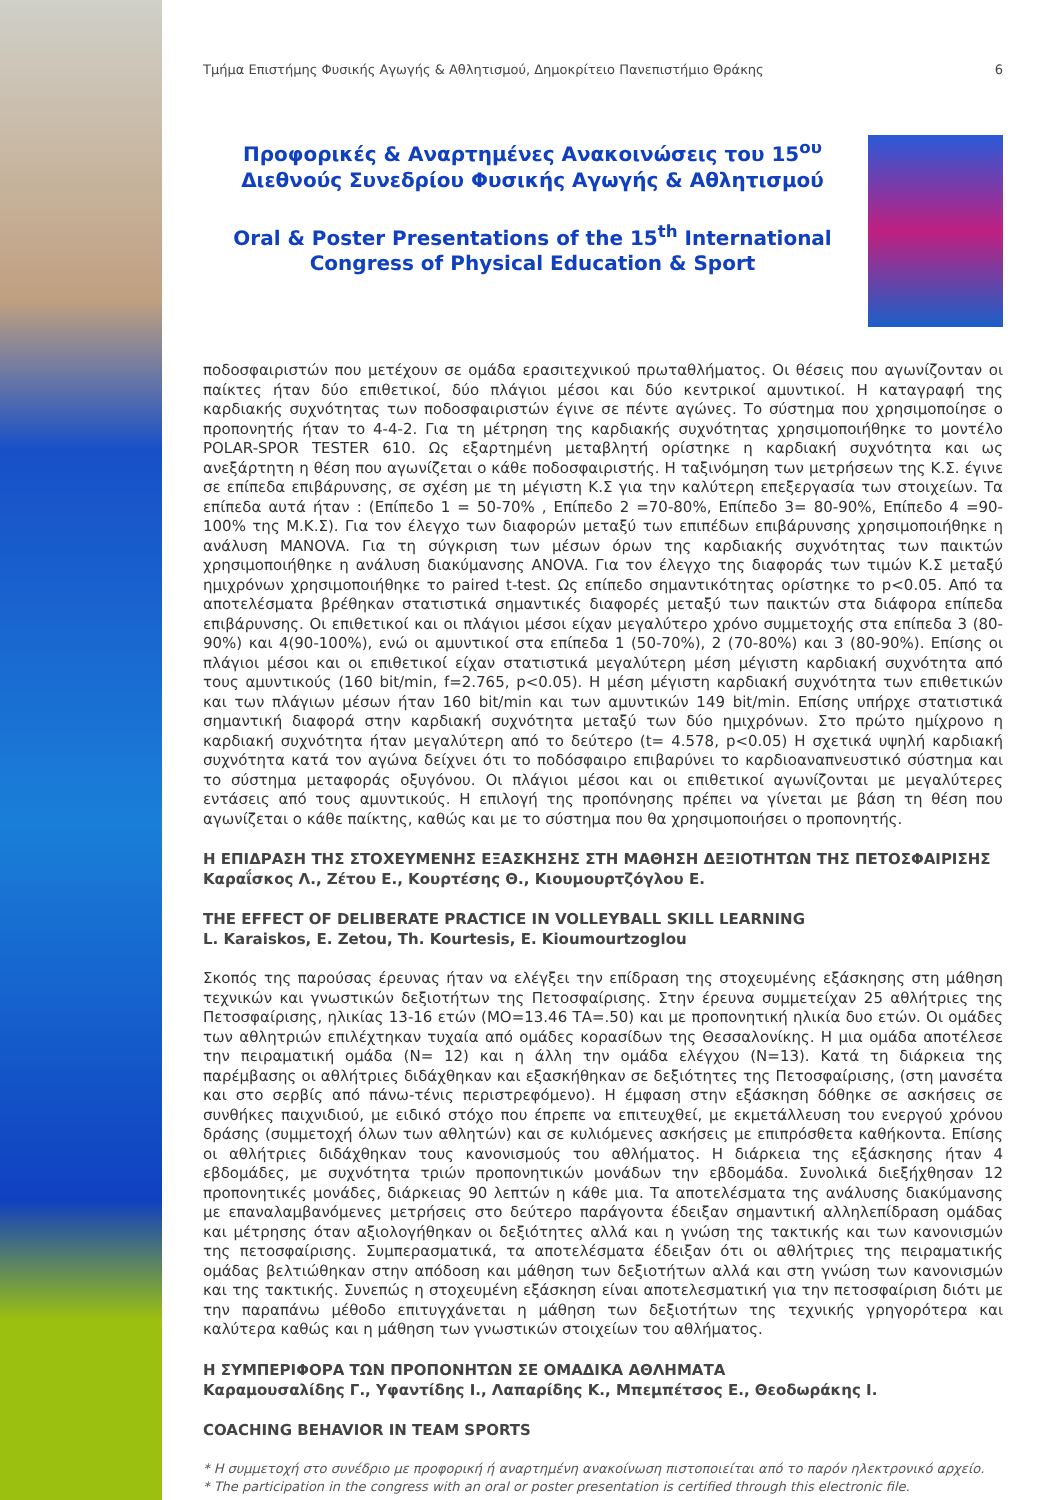Τμήμα Επιστήμης Φυσικής Αγωγής & Αθλητισμού, Δημοκρίτειο Πανεπιστήμιο Θράκης 6
Προφορικές & Αναρτημένες Ανακοινώσεις του 15<sup>ου</sup> Διεθνούς Συνεδρίου Φυσικής Αγωγής & Αθλητισμού
Oral & Poster Presentations of the 15<sup>th</sup> International Congress of Physical Education & Sport
ποδοσφαιριστών που μετέχουν σε ομάδα ερασιτεχνικού πρωταθλήματος. Οι θέσεις που αγωνίζονταν οι παίκτες ήταν δύο επιθετικοί, δύο πλάγιοι μέσοι και δύο κεντρικοί αμυντικοί. Η καταγραφή της καρδιακής συχνότητας των ποδοσφαιριστών έγινε σε πέντε αγώνες. Το σύστημα που χρησιμοποίησε ο προπονητής ήταν το 4-4-2. Για τη μέτρηση της καρδιακής συχνότητας χρησιμοποιήθηκε το μοντέλο POLAR-SPOR TESTER 610. Ως εξαρτημένη μεταβλητή ορίστηκε η καρδιακή συχνότητα και ως ανεξάρτητη η θέση που αγωνίζεται ο κάθε ποδοσφαιριστής. Η ταξινόμηση των μετρήσεων της Κ.Σ. έγινε σε επίπεδα επιβάρυνσης, σε σχέση με τη μέγιστη Κ.Σ για την καλύτερη επεξεργασία των στοιχείων. Τα επίπεδα αυτά ήταν : (Επίπεδο 1 = 50-70% , Επίπεδο 2 =70-80%, Επίπεδο 3= 80-90%, Επίπεδο 4 =90-100% της Μ.Κ.Σ). Για τον έλεγχο των διαφορών μεταξύ των επιπέδων επιβάρυνσης χρησιμοποιήθηκε η ανάλυση MANOVA. Για τη σύγκριση των μέσων όρων της καρδιακής συχνότητας των παικτών χρησιμοποιήθηκε η ανάλυση διακύμανσης ANOVA. Για τον έλεγχο της διαφοράς των τιμών Κ.Σ μεταξύ ημιχρόνων χρησιμοποιήθηκε το paired t-test. Ως επίπεδο σημαντικότητας ορίστηκε το p<0.05. Από τα αποτελέσματα βρέθηκαν στατιστικά σημαντικές διαφορές μεταξύ των παικτών στα διάφορα επίπεδα επιβάρυνσης. Οι επιθετικοί και οι πλάγιοι μέσοι είχαν μεγαλύτερο χρόνο συμμετοχής στα επίπεδα 3 (80-90%) και 4(90-100%), ενώ οι αμυντικοί στα επίπεδα 1 (50-70%), 2 (70-80%) και 3 (80-90%). Επίσης οι πλάγιοι μέσοι και οι επιθετικοί είχαν στατιστικά μεγαλύτερη μέση μέγιστη καρδιακή συχνότητα από τους αμυντικούς (160 bit/min, f=2.765, p<0.05). Η μέση μέγιστη καρδιακή συχνότητα των επιθετικών και των πλάγιων μέσων ήταν 160 bit/min και των αμυντικών 149 bit/min. Επίσης υπήρχε στατιστικά σημαντική διαφορά στην καρδιακή συχνότητα μεταξύ των δύο ημιχρόνων. Στο πρώτο ημίχρονο η καρδιακή συχνότητα ήταν μεγαλύτερη από το δεύτερο (t= 4.578, p<0.05) Η σχετικά υψηλή καρδιακή συχνότητα κατά τον αγώνα δείχνει ότι το ποδόσφαιρο επιβαρύνει το καρδιοαναπνευστικό σύστημα και το σύστημα μεταφοράς οξυγόνου. Οι πλάγιοι μέσοι και οι επιθετικοί αγωνίζονται με μεγαλύτερες εντάσεις από τους αμυντικούς. Η επιλογή της προπόνησης πρέπει να γίνεται με βάση τη θέση που αγωνίζεται ο κάθε παίκτης, καθώς και με το σύστημα που θα χρησιμοποιήσει ο προπονητής.
Η ΕΠΙΔΡΑΣΗ ΤΗΣ ΣΤΟΧΕΥΜΕΝΗΣ ΕΞΑΣΚΗΣΗΣ ΣΤΗ ΜΑΘΗΣΗ ΔΕΞΙΟΤΗΤΩΝ ΤΗΣ ΠΕΤΟΣΦΑΙΡΙΣΗΣ
Καραΐσκος Λ., Ζέτου Ε., Κουρτέσης Θ., Κιουμουρτζόγλου Ε.
THE EFFECT OF DELIBERATE PRACTICE IN VOLLEYBALL SKILL LEARNING
L. Karaiskos, E. Zetou, Th. Kourtesis, E. Kioumourtzoglou
Σκοπός της παρούσας έρευνας ήταν να ελέγξει την επίδραση της στοχευμένης εξάσκησης στη μάθηση τεχνικών και γνωστικών δεξιοτήτων της Πετοσφαίρισης. Στην έρευνα συμμετείχαν 25 αθλήτριες της Πετοσφαίρισης, ηλικίας 13-16 ετών (ΜΟ=13.46 ΤΑ=.50) και με προπονητική ηλικία δυο ετών. Οι ομάδες των αθλητριών επιλέχτηκαν τυχαία από ομάδες κορασίδων της Θεσσαλονίκης. Η μια ομάδα αποτέλεσε την πειραματική ομάδα (Ν= 12) και η άλλη την ομάδα ελέγχου (Ν=13). Κατά τη διάρκεια της παρέμβασης οι αθλήτριες διδάχθηκαν και εξασκήθηκαν σε δεξιότητες της Πετοσφαίρισης, (στη μανσέτα και στο σερβίς από πάνω-τένις περιστρεφόμενο). Η έμφαση στην εξάσκηση δόθηκε σε ασκήσεις σε συνθήκες παιχνιδιού, με ειδικό στόχο που έπρεπε να επιτευχθεί, με εκμετάλλευση του ενεργού χρόνου δράσης (συμμετοχή όλων των αθλητών) και σε κυλιόμενες ασκήσεις με επιπρόσθετα καθήκοντα. Επίσης οι αθλήτριες διδάχθηκαν τους κανονισμούς του αθλήματος. Η διάρκεια της εξάσκησης ήταν 4 εβδομάδες, με συχνότητα τριών προπονητικών μονάδων την εβδομάδα. Συνολικά διεξήχθησαν 12 προπονητικές μονάδες, διάρκειας 90 λεπτών η κάθε μια. Τα αποτελέσματα της ανάλυσης διακύμανσης με επαναλαμβανόμενες μετρήσεις στο δεύτερο παράγοντα έδειξαν σημαντική αλληλεπίδραση ομάδας και μέτρησης όταν αξιολογήθηκαν οι δεξιότητες αλλά και η γνώση της τακτικής και των κανονισμών της πετοσφαίρισης. Συμπερασματικά, τα αποτελέσματα έδειξαν ότι οι αθλήτριες της πειραματικής ομάδας βελτιώθηκαν στην απόδοση και μάθηση των δεξιοτήτων αλλά και στη γνώση των κανονισμών και της τακτικής. Συνεπώς η στοχευμένη εξάσκηση είναι αποτελεσματική για την πετοσφαίριση διότι με την παραπάνω μέθοδο επιτυγχάνεται η μάθηση των δεξιοτήτων της τεχνικής γρηγορότερα και καλύτερα καθώς και η μάθηση των γνωστικών στοιχείων του αθλήματος.
Η ΣΥΜΠΕΡΙΦΟΡΑ ΤΩΝ ΠΡΟΠΟΝΗΤΩΝ ΣΕ ΟΜΑΔΙΚΑ ΑΘΛΗΜΑΤΑ
Καραμουσαλίδης Γ., Υφαντίδης Ι., Λαπαρίδης Κ., Μπεμπέτσος Ε., Θεοδωράκης Ι.
COACHING BEHAVIOR IN TEAM SPORTS
* Η συμμετοχή στο συνέδριο με προφορική ή αναρτημένη ανακοίνωση πιστοποιείται από το παρόν ηλεκτρονικό αρχείο.
* The participation in the congress with an oral or poster presentation is certified through this electronic file.